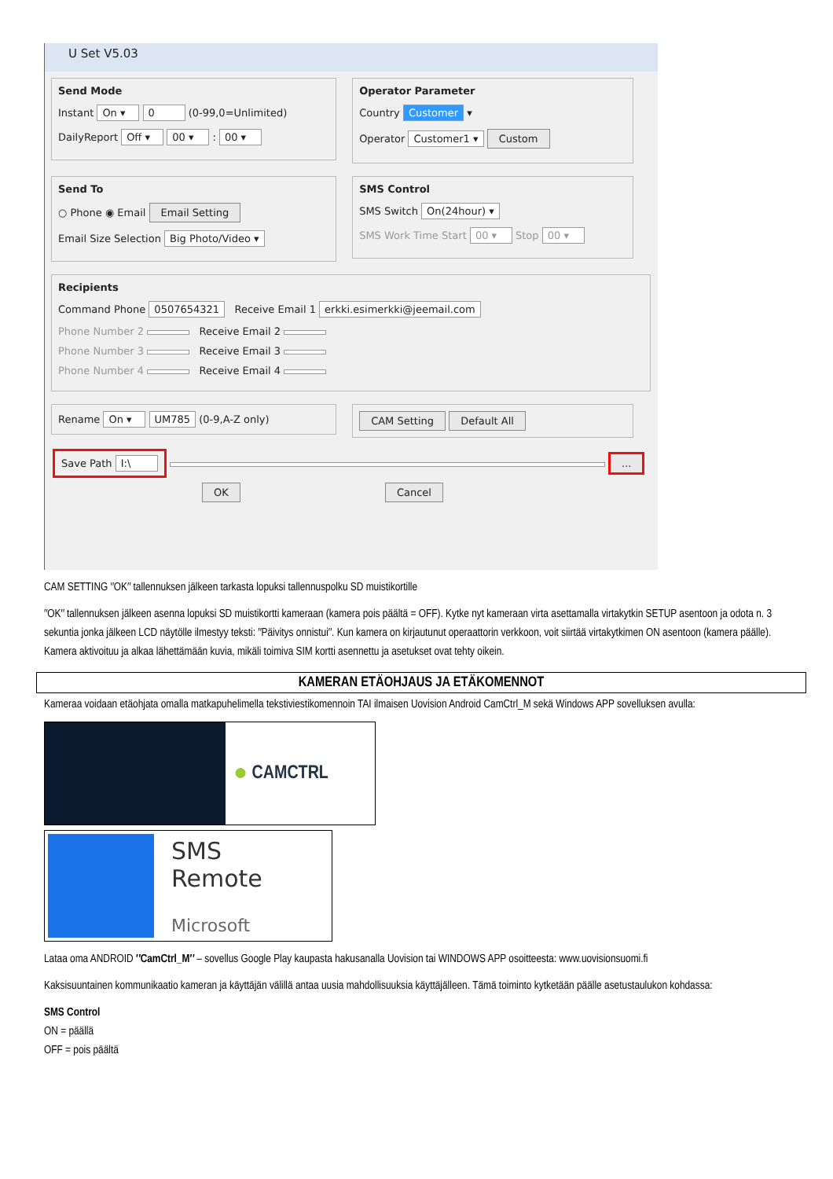U Set V5.03
Send Mode
Instant On ▾ 0 (0-99,0=Unlimited)
DailyReport Off ▾ 00 ▾ : 00 ▾
Operator Parameter
Country Customer ▾
Operator Customer1 ▾ Custom
Send To
○ Phone ◉ Email Email Setting
Email Size Selection Big Photo/Video ▾
SMS Control
SMS Switch On(24hour) ▾
SMS Work Time Start 00 ▾ Stop 00 ▾
Recipients
Command Phone 0507654321 Receive Email 1 erkki.esimerkki@jeemail.com
Phone Number 2 Receive Email 2
Phone Number 3 Receive Email 3
Phone Number 4 Receive Email 4
Rename On ▾ UM785 (0-9,A-Z only)
CAM Setting Default All
Save Path I:\ ...
OK Cancel
CAM SETTING ″OK″ tallennuksen jälkeen tarkasta lopuksi tallennuspolku SD muistikortille
″OK″ tallennuksen jälkeen asenna lopuksi SD muistikortti kameraan (kamera pois päältä = OFF). Kytke nyt kameraan virta asettamalla virtakytkin SETUP asentoon ja odota n. 3 sekuntia jonka jälkeen LCD näytölle ilmestyy teksti: ″Päivitys onnistui″. Kun kamera on kirjautunut operaattorin verkkoon, voit siirtää virtakytkimen ON asentoon (kamera päälle). Kamera aktivoituu ja alkaa lähettämään kuvia, mikäli toimiva SIM kortti asennettu ja asetukset ovat tehty oikein.
KAMERAN ETÄOHJAUS JA ETÄKOMENNOT
Kameraa voidaan etäohjata omalla matkapuhelimella tekstiviestikomennoin TAI ilmaisen Uovision Android CamCtrl_M sekä Windows APP sovelluksen avulla:
● CAMCTRL
SMS Remote
Microsoft
Lataa oma ANDROID ″CamCtrl_M″ – sovellus Google Play kaupasta hakusanalla Uovision tai WINDOWS APP osoitteesta: www.uovisionsuomi.fi
Kaksisuuntainen kommunikaatio kameran ja käyttäjän välillä antaa uusia mahdollisuuksia käyttäjälleen. Tämä toiminto kytketään päälle asetustaulukon kohdassa:
SMS Control
ON = päällä
OFF = pois päältä